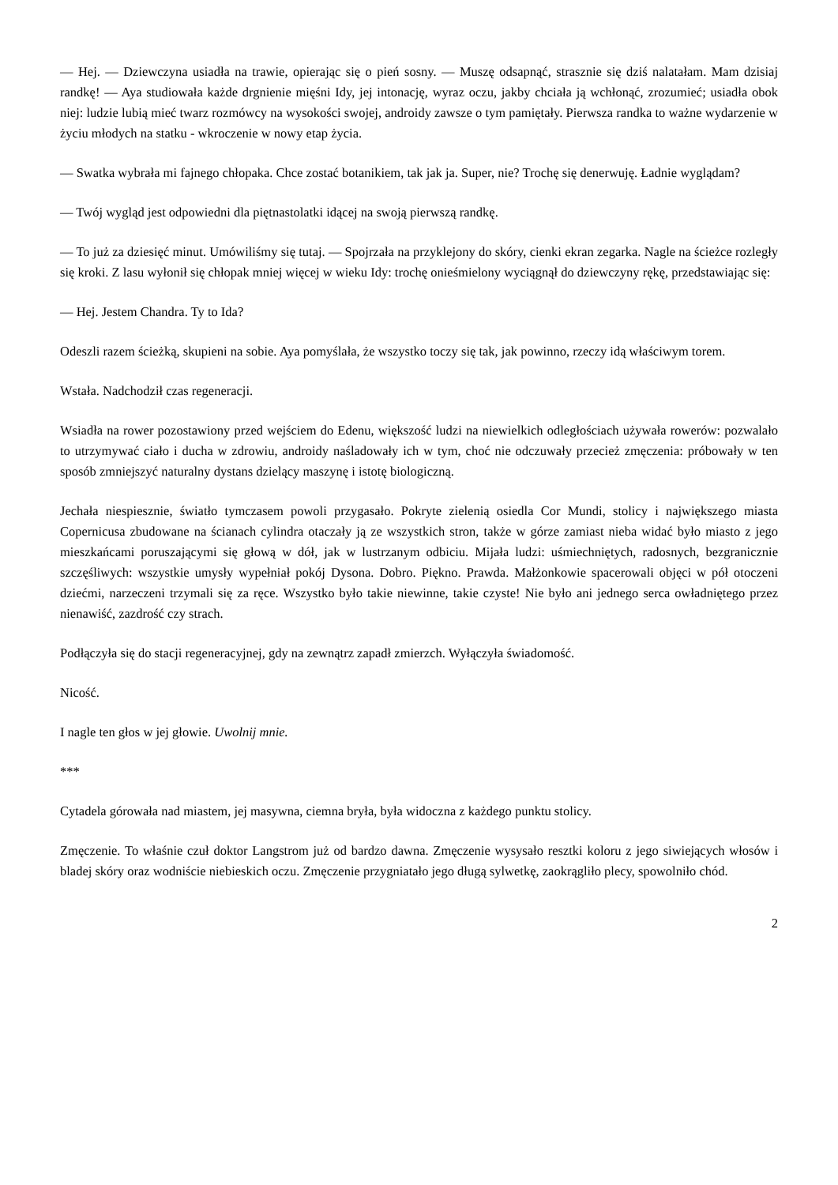— Hej. — Dziewczyna usiadła na trawie, opierając się o pień sosny. — Muszę odsapnąć, strasznie się dziś nalatałam. Mam dzisiaj randkę! — Aya studiowała każde drgnienie mięśni Idy, jej intonację, wyraz oczu, jakby chciała ją wchłonąć, zrozumieć; usiadła obok niej: ludzie lubią mieć twarz rozmówcy na wysokości swojej, androidy zawsze o tym pamiętały. Pierwsza randka to ważne wydarzenie w życiu młodych na statku - wkroczenie w nowy etap życia.
— Swatka wybrała mi fajnego chłopaka. Chce zostać botanikiem, tak jak ja. Super, nie? Trochę się denerwuję. Ładnie wyglądam?
— Twój wygląd jest odpowiedni dla piętnastolatki idącej na swoją pierwszą randkę.
— To już za dziesięć minut. Umówiliśmy się tutaj. — Spojrzała na przyklejony do skóry, cienki ekran zegarka. Nagle na ścieżce rozległy się kroki. Z lasu wyłonił się chłopak mniej więcej w wieku Idy: trochę onieśmielony wyciągnął do dziewczyny rękę, przedstawiając się:
— Hej. Jestem Chandra. Ty to Ida?
Odeszli razem ścieżką, skupieni na sobie. Aya pomyślała, że wszystko toczy się tak, jak powinno, rzeczy idą właściwym torem.
Wstała. Nadchodził czas regeneracji.
Wsiadła na rower pozostawiony przed wejściem do Edenu, większość ludzi na niewielkich odległościach używała rowerów: pozwalało to utrzymywać ciało i ducha w zdrowiu, androidy naśladowały ich w tym, choć nie odczuwały przecież zmęczenia: próbowały w ten sposób zmniejszyć naturalny dystans dzielący maszynę i istotę biologiczną.
Jechała niespiesznie, światło tymczasem powoli przygasało. Pokryte zielenią osiedla Cor Mundi, stolicy i największego miasta Copernicusa zbudowane na ścianach cylindra otaczały ją ze wszystkich stron, także w górze zamiast nieba widać było miasto z jego mieszkańcami poruszającymi się głową w dół, jak w lustrzanym odbiciu. Mijała ludzi: uśmiechniętych, radosnych, bezgranicznie szczęśliwych: wszystkie umysły wypełniał pokój Dysona. Dobro. Piękno. Prawda. Małżonkowie spacerowali objęci w pół otoczeni dziećmi, narzeczeni trzymali się za ręce. Wszystko było takie niewinne, takie czyste! Nie było ani jednego serca owładniętego przez nienawiść, zazdrość czy strach.
Podłączyła się do stacji regeneracyjnej, gdy na zewnątrz zapadł zmierzch. Wyłączyła świadomość.
Nicość.
I nagle ten głos w jej głowie. Uwolnij mnie.
***
Cytadela górowała nad miastem, jej masywna, ciemna bryła, była widoczna z każdego punktu stolicy.
Zmęczenie. To właśnie czuł doktor Langstrom już od bardzo dawna. Zmęczenie wysysało resztki koloru z jego siwiejących włosów i bladej skóry oraz wodniście niebieskich oczu. Zmęczenie przygniatało jego długą sylwetkę, zaokrągliło plecy, spowolniło chód.
2